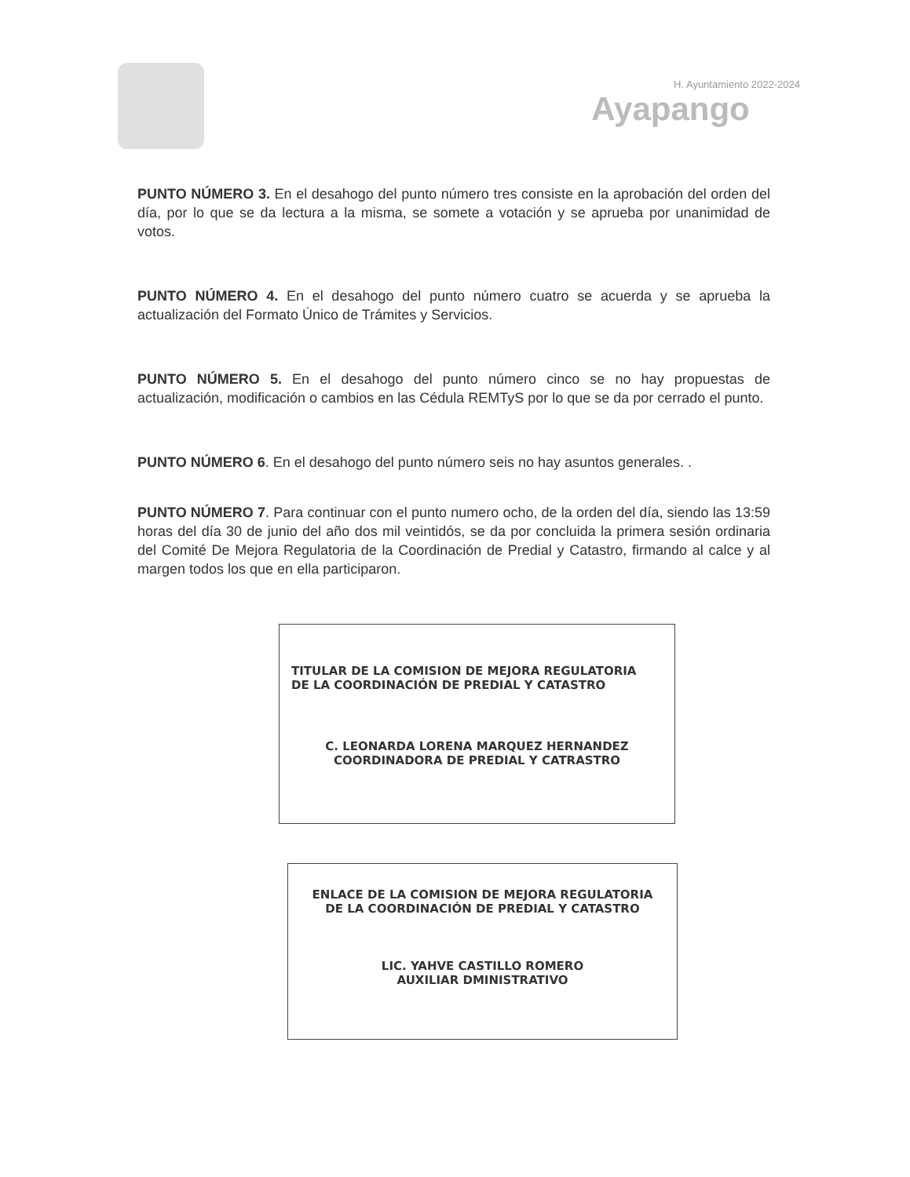H. Ayuntamiento 2022-2024
Ayapango
PUNTO NÚMERO 3. En el desahogo del punto número tres consiste en la aprobación del orden del día, por lo que se da lectura a la misma, se somete a votación y se aprueba por unanimidad de votos.
PUNTO NÚMERO 4. En el desahogo del punto número cuatro se acuerda y se aprueba la actualización del Formato Único de Trámites y Servicios.
PUNTO NÚMERO 5. En el desahogo del punto número cinco se no hay propuestas de actualización, modificación o cambios en las Cédula REMTyS por lo que se da por cerrado el punto.
PUNTO NÚMERO 6. En el desahogo del punto número seis no hay asuntos generales. .
PUNTO NÚMERO 7. Para continuar con el punto numero ocho, de la orden del día, siendo las 13:59 horas del día 30 de junio del año dos mil veintidós, se da por concluida la primera sesión ordinaria del Comité De Mejora Regulatoria de la Coordinación de Predial y Catastro, firmando al calce y al margen todos los que en ella participaron.
TITULAR DE LA COMISION DE MEJORA REGULATORIA
DE LA COORDINACIÓN DE PREDIAL Y CATASTRO
C. LEONARDA LORENA MARQUEZ HERNANDEZ
COORDINADORA DE PREDIAL Y CATRASTRO
ENLACE DE LA COMISION DE MEJORA REGULATORIA
DE LA COORDINACIÓN DE PREDIAL Y CATASTRO
LIC. YAHVE CASTILLO ROMERO
AUXILIAR DMINISTRATIVO